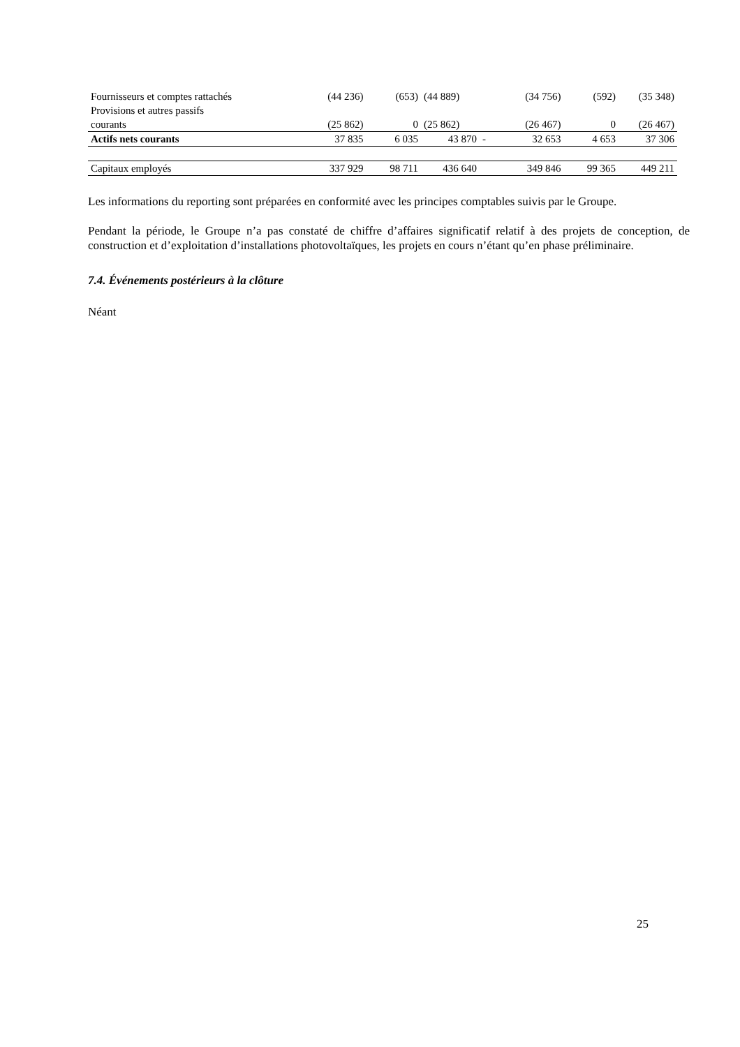| Fournisseurs et comptes rattachés | (44 236) | (653) | (44 889) | | (34 756) | (592) | (35 348) |
| Provisions et autres passifs courants | (25 862) | 0 | (25 862) | | (26 467) | 0 | (26 467) |
| Actifs nets courants | 37 835 | 6 035 | 43 870 | - | 32 653 | 4 653 | 37 306 |
| Capitaux employés | 337 929 | 98 711 | 436 640 | | 349 846 | 99 365 | 449 211 |
Les informations du reporting sont préparées en conformité avec les principes comptables suivis par le Groupe.
Pendant la période, le Groupe n’a pas constaté de chiffre d’affaires significatif relatif à des projets de conception, de construction et d’exploitation d’installations photovoltaïques, les projets en cours n’étant qu’en phase préliminaire.
7.4. Événements postérieurs à la clôture
Néant
25